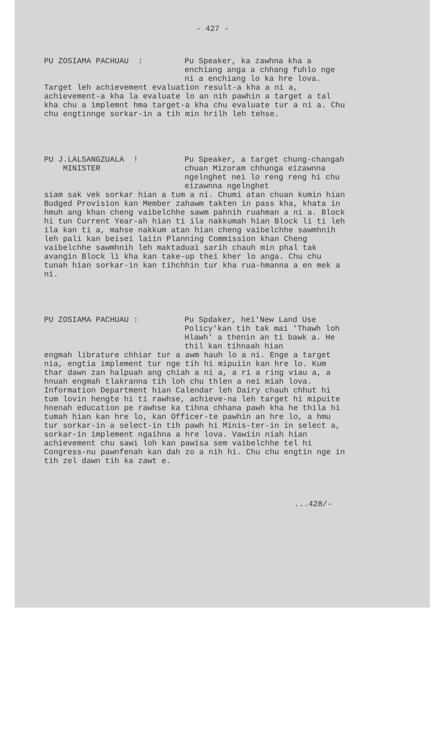- 427 -
PU ZOSIAMA PACHUAU : Pu Speaker, ka zawhna kha a enchiang anga a chhang fuhlo nge ni a enchiang lo ka hre lova.
Target leh achievement evaluation result-a kha a ni a, achievement-a kha la evaluate lo an nih pawhin a target a tal kha chu a implemnt hma target-a kha chu evaluate tur a ni a. Chu chu engtinnge sorkar-in a tih min hrilh leh tehse.
PU J.LALSANGZUALA !
MINISTER
Pu Speaker, a target chung-changah chuan Mizoram chhunga eizawnna ngelnghet nei lo reng reng hi chu eizawnna ngelnghet
siam sak vek sorkar hian a tum a ni. Chumi atan chuan kumin hian Budged Provision kan Member zahawm takten in pass kha, khata in hmuh ang khan cheng vaibelchhe sawm pahnih ruahman a ni a. Block hi tun Current Year-ah hian ti ila nakkumah hian Block li ti leh ila kan ti a, mahse nakkum atan hian cheng vaibelchhe sawmhnih leh pali kan beisei laiin Planning Commission khan Cheng vaibelchhe sawmhnih leh maktaduai sarih chauh min phal tak avangin Block li kha kan take-up thei kher lo anga. Chu chu tunah hian sorkar-in kan tihchhin tur kha rua-hmanna a en mek a ni.
PU ZOSIAMA PACHUAU : Pu Spdaker, hei'New Land Use Policy'kan tih tak mai 'Thawh loh Hlawh' a thenin an ti bawk a. He thil kan tihnaah hian
engmah librature chhiar tur a awm hauh lo a ni. Enge a target nia, engtia implement tur nge tih hi mipuiin kan hre lo. Kum thar dawn zan halpuah ang chiah a ni a, a ri a ring viau a, a hnuah engmah tlakranna tih loh chu thlen a nei miah lova. Information Department hian Calendar leh Dairy chauh chhut hi tum lovin hengte hi ti rawhse, achieve-na leh target hi mipuite hnenah education pe rawhse ka tihna chhana pawh kha he thila hi tumah hian kan hre lo, kan Officer-te pawhin an hre lo, a hmu tur sorkar-in a select-in tih pawh hi Minis-ter-in in select a, sorkar-in implement ngaihna a hre lova. Vawiin niah hian achievement chu sawi loh kan pawisa sem vaibelchhe tel hi Congress-nu pawnfenah kan dah zo a nih hi. Chu chu engtin nge in tih zel dawn tih ka zawt e.
...428/-